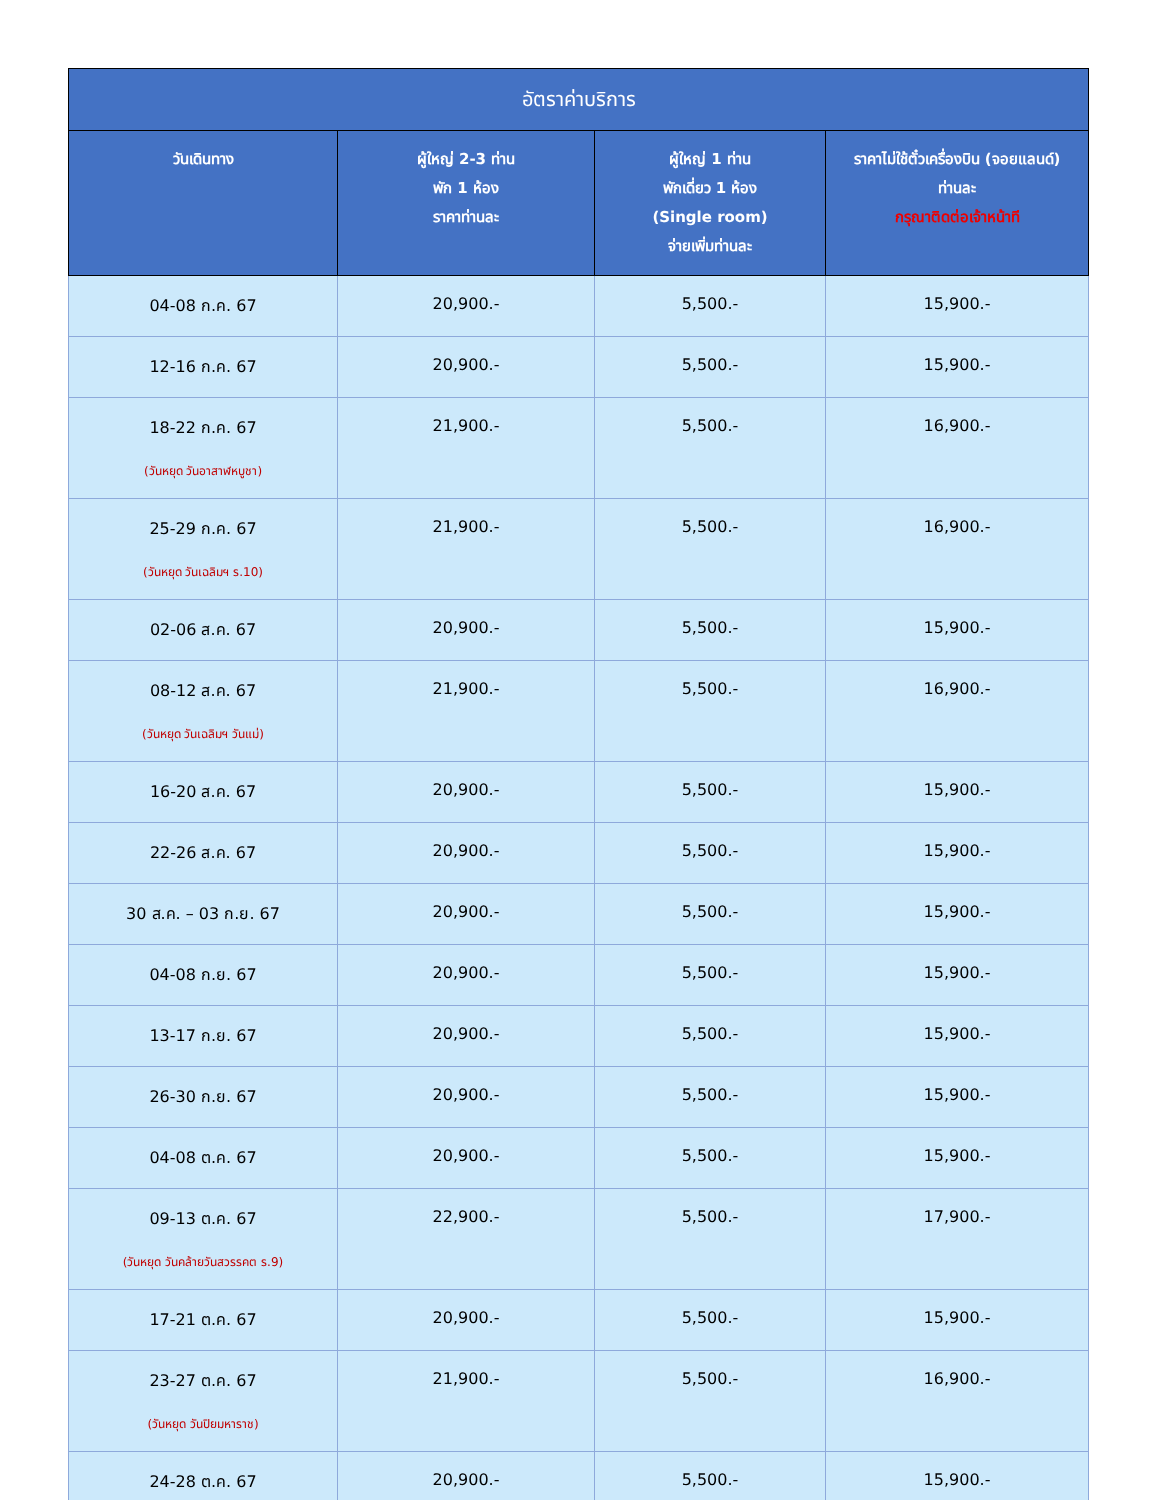| อัตราค่าบริการ | | | |
| --- | --- | --- | --- |
| วันเดินทาง | ผู้ใหญ่ 2-3 ท่าน พัก 1 ห้อง ราคาท่านละ | ผู้ใหญ่ 1 ท่าน พักเดี่ยว 1 ห้อง (Single room) จ่ายเพิ่มท่านละ | ราคาไม่ใช้ตั๋วเครื่องบิน (จอยแลนด์) ท่านละ กรุณาติดต่อเจ้าหน้าที |
| 04-08 ก.ค. 67 | 20,900.- | 5,500.- | 15,900.- |
| 12-16 ก.ค. 67 | 20,900.- | 5,500.- | 15,900.- |
| 18-22 ก.ค. 67 (วันหยุด วันอาสาฬหบูชา) | 21,900.- | 5,500.- | 16,900.- |
| 25-29 ก.ค. 67 (วันหยุด วันเฉลิมฯ ร.10) | 21,900.- | 5,500.- | 16,900.- |
| 02-06 ส.ค. 67 | 20,900.- | 5,500.- | 15,900.- |
| 08-12 ส.ค. 67 (วันหยุด วันเฉลิมฯ วันแม่) | 21,900.- | 5,500.- | 16,900.- |
| 16-20 ส.ค. 67 | 20,900.- | 5,500.- | 15,900.- |
| 22-26 ส.ค. 67 | 20,900.- | 5,500.- | 15,900.- |
| 30 ส.ค. – 03 ก.ย. 67 | 20,900.- | 5,500.- | 15,900.- |
| 04-08 ก.ย. 67 | 20,900.- | 5,500.- | 15,900.- |
| 13-17 ก.ย. 67 | 20,900.- | 5,500.- | 15,900.- |
| 26-30 ก.ย. 67 | 20,900.- | 5,500.- | 15,900.- |
| 04-08 ต.ค. 67 | 20,900.- | 5,500.- | 15,900.- |
| 09-13 ต.ค. 67 (วันหยุด วันคล้ายวันสวรรคต ร.9) | 22,900.- | 5,500.- | 17,900.- |
| 17-21 ต.ค. 67 | 20,900.- | 5,500.- | 15,900.- |
| 23-27 ต.ค. 67 (วันหยุด วันปิยมหาราช) | 21,900.- | 5,500.- | 16,900.- |
| 24-28 ต.ค. 67 | 20,900.- | 5,500.- | 15,900.- |